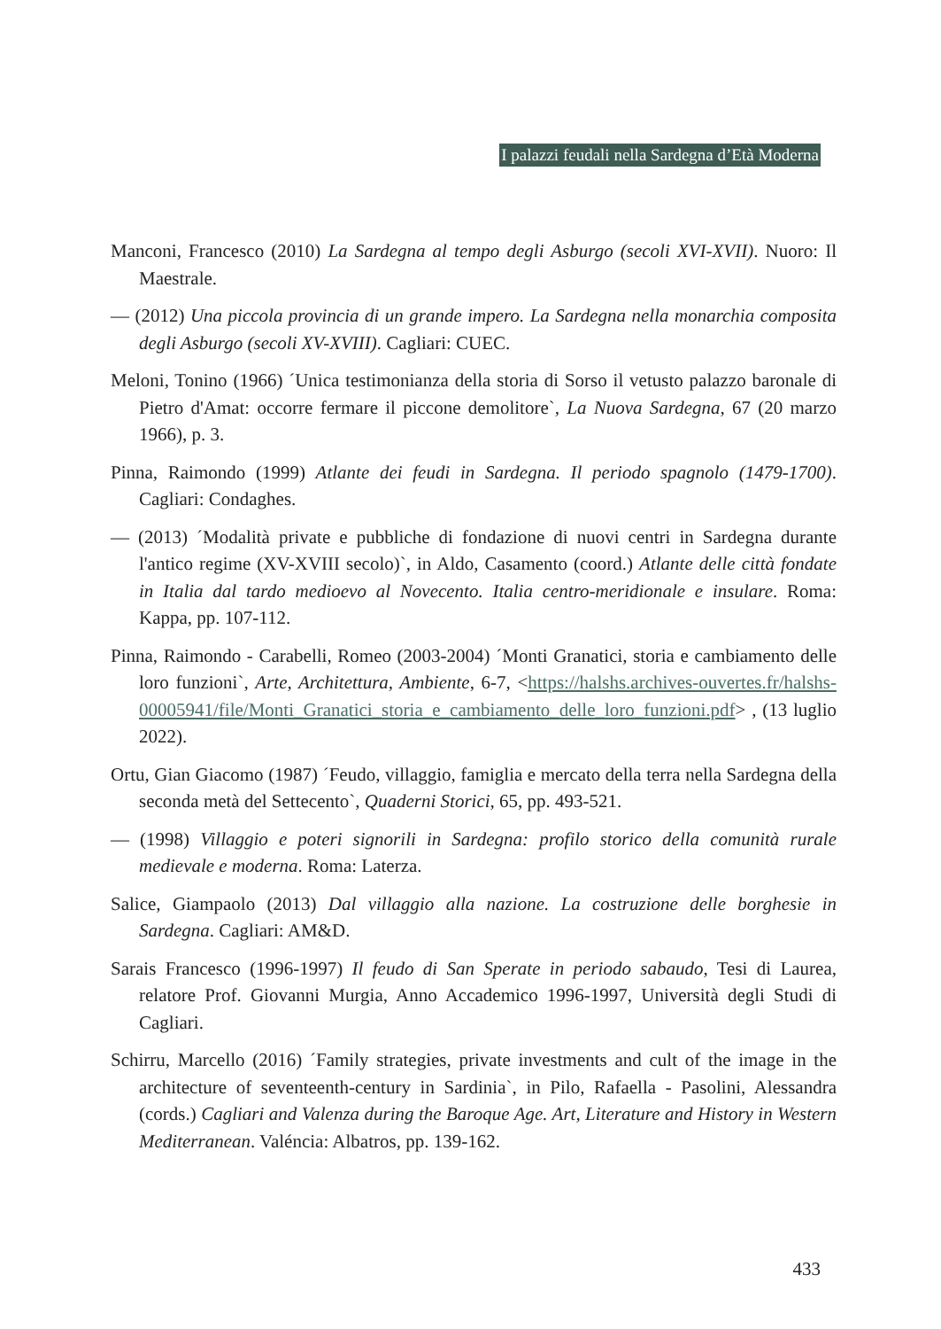I palazzi feudali nella Sardegna d’Età Moderna
Manconi, Francesco (2010) La Sardegna al tempo degli Asburgo (secoli XVI-XVII). Nuoro: Il Maestrale.
— (2012) Una piccola provincia di un grande impero. La Sardegna nella monarchia composita degli Asburgo (secoli XV-XVIII). Cagliari: CUEC.
Meloni, Tonino (1966) ´Unica testimonianza della storia di Sorso il vetusto palazzo baronale di Pietro d'Amat: occorre fermare il piccone demolitore`, La Nuova Sardegna, 67 (20 marzo 1966), p. 3.
Pinna, Raimondo (1999) Atlante dei feudi in Sardegna. Il periodo spagnolo (1479-1700). Cagliari: Condaghes.
— (2013) ´Modalità private e pubbliche di fondazione di nuovi centri in Sardegna durante l'antico regime (XV-XVIII secolo)`, in Aldo, Casamento (coord.) Atlante delle città fondate in Italia dal tardo medioevo al Novecento. Italia centro-meridionale e insulare. Roma: Kappa, pp. 107-112.
Pinna, Raimondo - Carabelli, Romeo (2003-2004) ´Monti Granatici, storia e cambiamento delle loro funzioni`, Arte, Architettura, Ambiente, 6-7, <https://halshs.archives-ouvertes.fr/halshs-00005941/file/Monti_Granatici_storia_e_cambiamento_delle_loro_funzioni.pdf> , (13 luglio 2022).
Ortu, Gian Giacomo (1987) ´Feudo, villaggio, famiglia e mercato della terra nella Sardegna della seconda metà del Settecento`, Quaderni Storici, 65, pp. 493-521.
— (1998) Villaggio e poteri signorili in Sardegna: profilo storico della comunità rurale medievale e moderna. Roma: Laterza.
Salice, Giampaolo (2013) Dal villaggio alla nazione. La costruzione delle borghesie in Sardegna. Cagliari: AM&D.
Sarais Francesco (1996-1997) Il feudo di San Sperate in periodo sabaudo, Tesi di Laurea, relatore Prof. Giovanni Murgia, Anno Accademico 1996-1997, Università degli Studi di Cagliari.
Schirru, Marcello (2016) ´Family strategies, private investments and cult of the image in the architecture of seventeenth-century in Sardinia`, in Pilo, Rafaella - Pasolini, Alessandra (cords.) Cagliari and Valenza during the Baroque Age. Art, Literature and History in Western Mediterranean. Valéncia: Albatros, pp. 139-162.
433